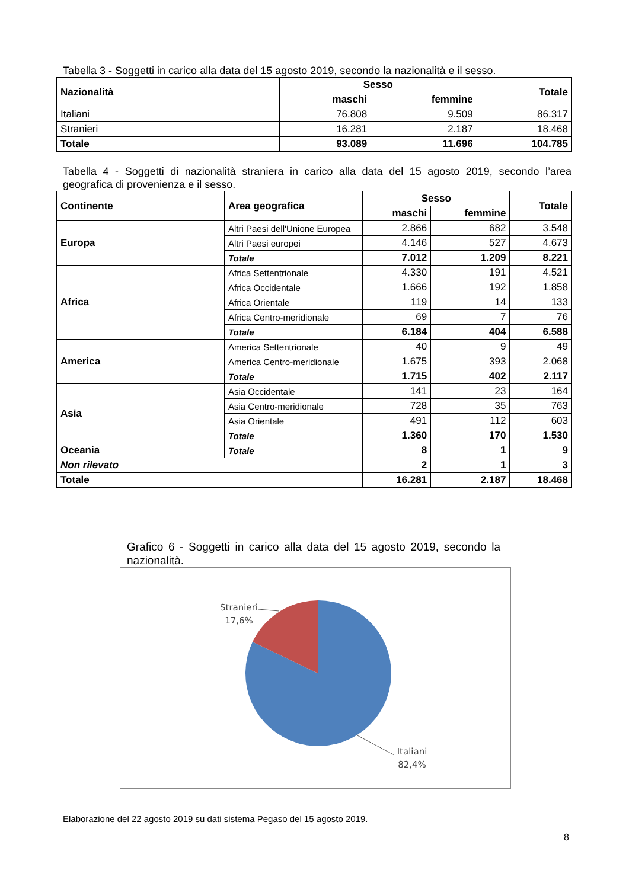Tabella 3 - Soggetti in carico alla data del 15 agosto 2019, secondo la nazionalità e il sesso.
| Nazionalità | Sesso | | Totale |
| --- | --- | --- | --- |
| | maschi | femmine | |
| Italiani | 76.808 | 9.509 | 86.317 |
| Stranieri | 16.281 | 2.187 | 18.468 |
| Totale | 93.089 | 11.696 | 104.785 |
Tabella 4 - Soggetti di nazionalità straniera in carico alla data del 15 agosto 2019, secondo l’area geografica di provenienza e il sesso.
| Continente | Area geografica | Sesso | | Totale |
| --- | --- | --- | --- | --- |
| | | maschi | femmine | |
| Europa | Altri Paesi dell'Unione Europea | 2.866 | 682 | 3.548 |
| | Altri Paesi europei | 4.146 | 527 | 4.673 |
| | Totale | 7.012 | 1.209 | 8.221 |
| Africa | Africa Settentrionale | 4.330 | 191 | 4.521 |
| | Africa Occidentale | 1.666 | 192 | 1.858 |
| | Africa Orientale | 119 | 14 | 133 |
| | Africa Centro-meridionale | 69 | 7 | 76 |
| | Totale | 6.184 | 404 | 6.588 |
| America | America Settentrionale | 40 | 9 | 49 |
| | America Centro-meridionale | 1.675 | 393 | 2.068 |
| | Totale | 1.715 | 402 | 2.117 |
| Asia | Asia Occidentale | 141 | 23 | 164 |
| | Asia Centro-meridionale | 728 | 35 | 763 |
| | Asia Orientale | 491 | 112 | 603 |
| | Totale | 1.360 | 170 | 1.530 |
| Oceania | Totale | 8 | 1 | 9 |
| Non rilevato | | 2 | 1 | 3 |
| Totale | | 16.281 | 2.187 | 18.468 |
Grafico 6 - Soggetti in carico alla data del 15 agosto 2019, secondo la nazionalità.
Stranieri
17,6%
Italiani
82,4%
Elaborazione del 22 agosto 2019 su dati sistema Pegaso del 15 agosto 2019.
8